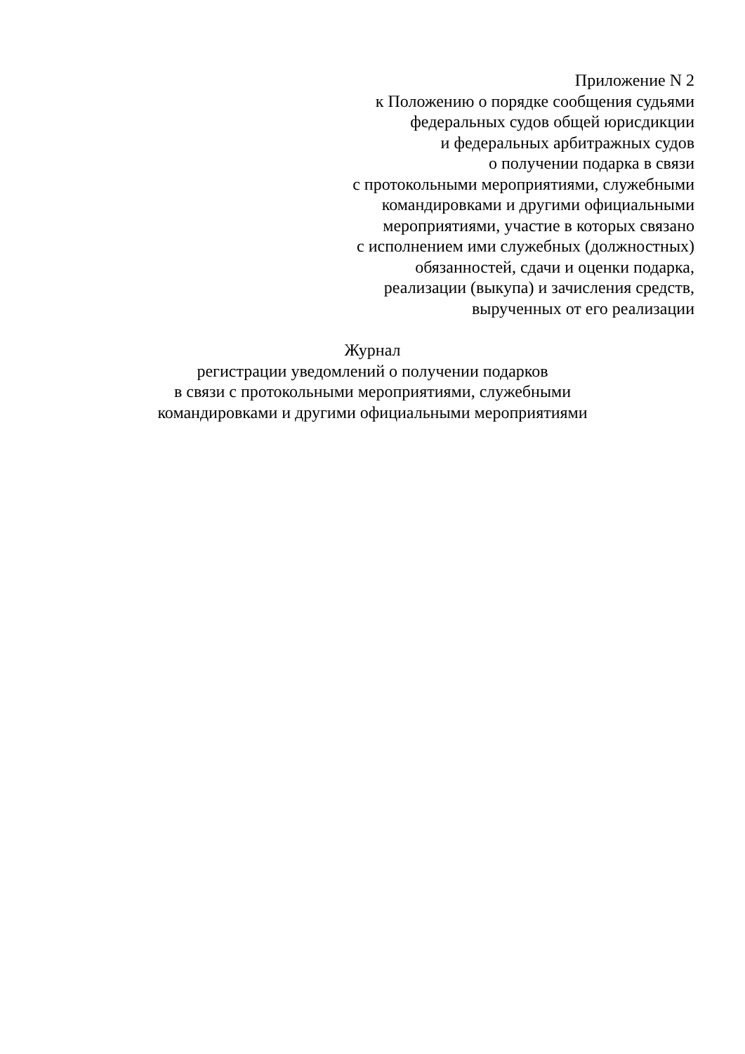Приложение N 2
к Положению о порядке сообщения судьями
федеральных судов общей юрисдикции
и федеральных арбитражных судов
о получении подарка в связи
с протокольными мероприятиями, служебными
командировками и другими официальными
мероприятиями, участие в которых связано
с исполнением ими служебных (должностных)
обязанностей, сдачи и оценки подарка,
реализации (выкупа) и зачисления средств,
вырученных от его реализации
Журнал
регистрации уведомлений о получении подарков
в связи с протокольными мероприятиями, служебными
командировками и другими официальными мероприятиями